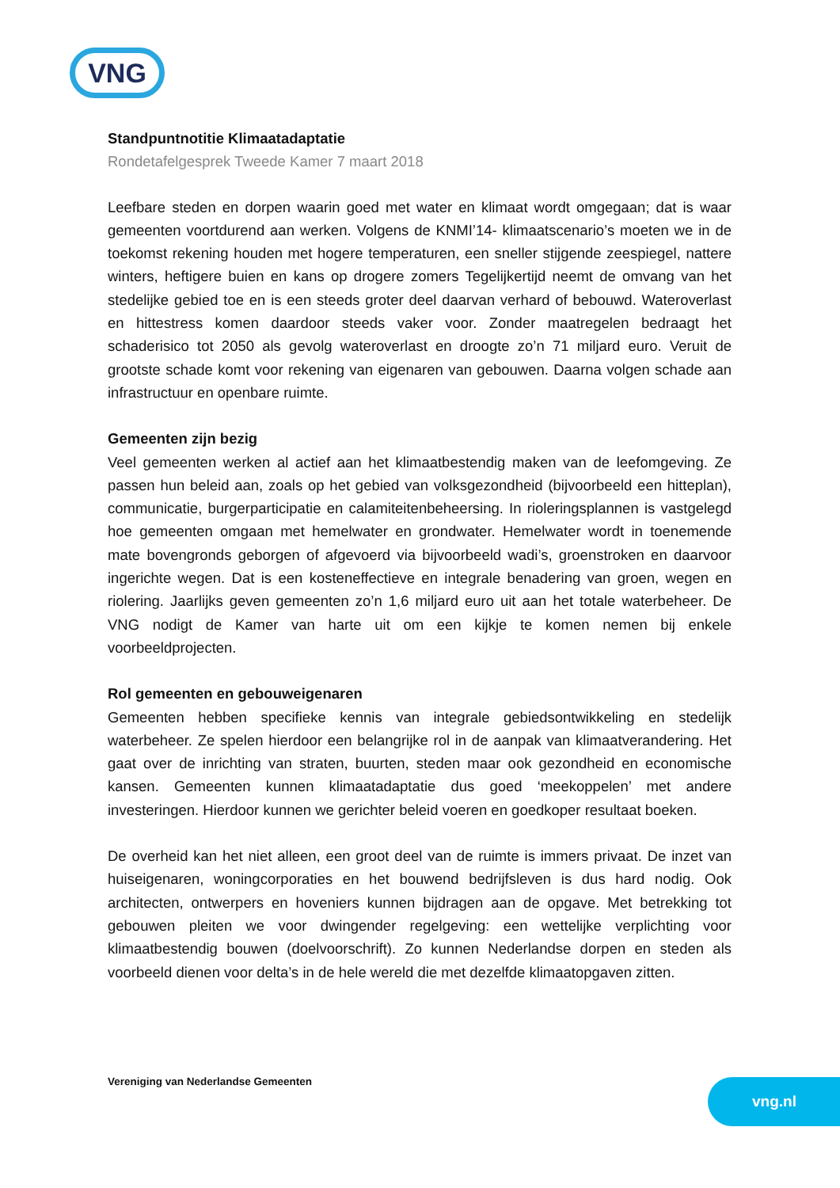VNG
Standpuntnotitie Klimaatadaptatie
Rondetafelgesprek Tweede Kamer 7 maart 2018
Leefbare steden en dorpen waarin goed met water en klimaat wordt omgegaan; dat is waar gemeenten voortdurend aan werken. Volgens de KNMI’14- klimaatscenario’s moeten we in de toekomst rekening houden met hogere temperaturen, een sneller stijgende zeespiegel, nattere winters, heftigere buien en kans op drogere zomers Tegelijkertijd neemt de omvang van het stedelijke gebied toe en is een steeds groter deel daarvan verhard of bebouwd. Wateroverlast en hittestress komen daardoor steeds vaker voor. Zonder maatregelen bedraagt het schaderisico tot 2050 als gevolg wateroverlast en droogte zo’n 71 miljard euro. Veruit de grootste schade komt voor rekening van eigenaren van gebouwen. Daarna volgen schade aan infrastructuur en openbare ruimte.
Gemeenten zijn bezig
Veel gemeenten werken al actief aan het klimaatbestendig maken van de leefomgeving. Ze passen hun beleid aan, zoals op het gebied van volksgezondheid (bijvoorbeeld een hitteplan), communicatie, burgerparticipatie en calamiteitenbeheersing. In rioleringsplannen is vastgelegd hoe gemeenten omgaan met hemelwater en grondwater. Hemelwater wordt in toenemende mate bovengronds geborgen of afgevoerd via bijvoorbeeld wadi’s, groenstroken en daarvoor ingerichte wegen. Dat is een kosteneffectieve en integrale benadering van groen, wegen en riolering. Jaarlijks geven gemeenten zo’n 1,6 miljard euro uit aan het totale waterbeheer. De VNG nodigt de Kamer van harte uit om een kijkje te komen nemen bij enkele voorbeeldprojecten.
Rol gemeenten en gebouweigenaren
Gemeenten hebben specifieke kennis van integrale gebiedsontwikkeling en stedelijk waterbeheer. Ze spelen hierdoor een belangrijke rol in de aanpak van klimaatverandering. Het gaat over de inrichting van straten, buurten, steden maar ook gezondheid en economische kansen. Gemeenten kunnen klimaatadaptatie dus goed ‘meekoppelen’ met andere investeringen. Hierdoor kunnen we gerichter beleid voeren en goedkoper resultaat boeken.
De overheid kan het niet alleen, een groot deel van de ruimte is immers privaat. De inzet van huiseigenaren, woningcorporaties en het bouwend bedrijfsleven is dus hard nodig. Ook architecten, ontwerpers en hoveniers kunnen bijdragen aan de opgave. Met betrekking tot gebouwen pleiten we voor dwingender regelgeving: een wettelijke verplichting voor klimaatbestendig bouwen (doelvoorschrift). Zo kunnen Nederlandse dorpen en steden als voorbeeld dienen voor delta’s in de hele wereld die met dezelfde klimaatopgaven zitten.
Vereniging van Nederlandse Gemeenten
vng.nl